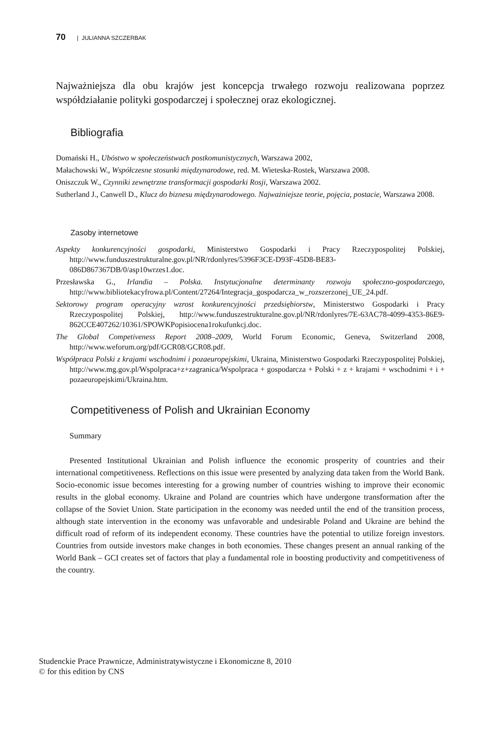70 | JULIANNA SZCZERBAK
Najważniejsza dla obu krajów jest koncepcja trwałego rozwoju realizowana poprzez współdziałanie polityki gospodarczej i społecznej oraz ekologicznej.
Bibliografia
Domański H., Ubóstwo w społeczeństwach postkomunistycznych, Warszawa 2002,
Małachowski W., Współczesne stosunki międzynarodowe, red. M. Wieteska-Rostek, Warszawa 2008.
Oniszczuk W., Czynniki zewnętrzne transformacji gospodarki Rosji, Warszawa 2002.
Sutherland J., Canwell D., Klucz do biznesu międzynarodowego. Najważniejsze teorie, pojęcia, postacie, Warszawa 2008.
Zasoby internetowe
Aspekty konkurencyjności gospodarki, Ministerstwo Gospodarki i Pracy Rzeczypospolitej Polskiej, http://www.funduszestrukturalne.gov.pl/NR/rdonlyres/5396F3CE-D93F-45D8-BE83-086D867367DB/0/asp10wrzes1.doc.
Przesławska G., Irlandia – Polska. Instytucjonalne determinanty rozwoju społeczno-gospodarczego, http://www.bibliotekacyfrowa.pl/Content/27264/Integracja_gospodarcza_w_rozszerzonej_UE_24.pdf.
Sektorowy program operacyjny wzrost konkurencyjności przedsiębiorstw, Ministerstwo Gospodarki i Pracy Rzeczypospolitej Polskiej, http://www.funduszestrukturalne.gov.pl/NR/rdonlyres/7E-63AC78-4099-4353-86E9-862CCE407262/10361/SPOWKPopisiocena1rokufunkcj.doc.
The Global Competiveness Report 2008–2009, World Forum Economic, Geneva, Switzerland 2008, http://www.weforum.org/pdf/GCR08/GCR08.pdf.
Współpraca Polski z krajami wschodnimi i pozaeuropejskimi, Ukraina, Ministerstwo Gospodarki Rzeczypospolitej Polskiej, http://www.mg.gov.pl/Wspolpraca+z+zagranica/Wspolpraca + gospodarcza + Polski + z + krajami + wschodnimi + i + pozaeuropejskimi/Ukraina.htm.
Competitiveness of Polish and Ukrainian Economy
Summary
Presented Institutional Ukrainian and Polish influence the economic prosperity of countries and their international competitiveness. Reflections on this issue were presented by analyzing data taken from the World Bank. Socio-economic issue becomes interesting for a growing number of countries wishing to improve their economic results in the global economy. Ukraine and Poland are countries which have undergone transformation after the collapse of the Soviet Union. State participation in the economy was needed until the end of the transition process, although state intervention in the economy was unfavorable and undesirable Poland and Ukraine are behind the difficult road of reform of its independent economy. These countries have the potential to utilize foreign investors. Countries from outside investors make changes in both economies. These changes present an annual ranking of the World Bank – GCI creates set of factors that play a fundamental role in boosting productivity and competitiveness of the country.
Studenckie Prace Prawnicze, Administratywistyczne i Ekonomiczne 8, 2010
© for this edition by CNS